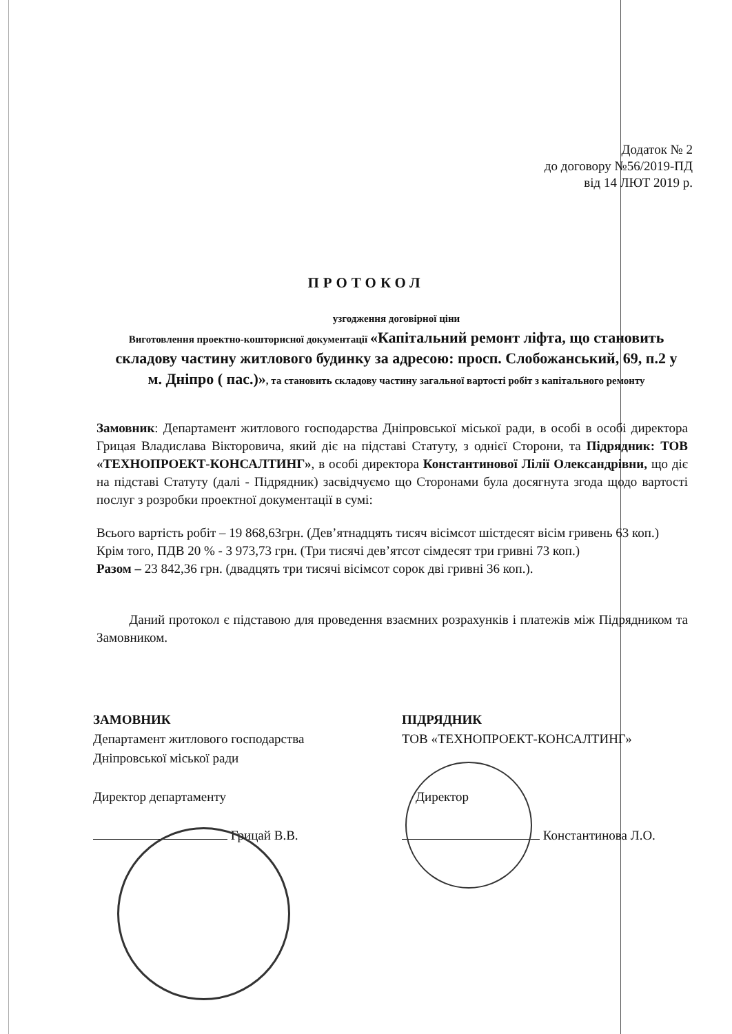Додаток № 2
до договору №56/2019-ПД
від 14 ЛЮТ 2019 р.
ПРОТОКОЛ
узгодження договірної ціни
Виготовлення проектно-кошторисної документації «Капітальний ремонт ліфта, що становить складову частину житлового будинку за адресою: просп. Слобожанський, 69, п.2 у м. Дніпро ( пас.)», та становить складову частину загальної вартості робіт з капітального ремонту
Замовник: Департамент житлового господарства Дніпровської міської ради, в особі в особі директора Грицая Владислава Вікторовича, який діє на підставі Статуту, з однієї Сторони, та Підрядник: ТОВ «ТЕХНОПРОЕКТ-КОНСАЛТИНГ», в особі директора Константинової Лілії Олександрівни, що діє на підставі Статуту (далі - Підрядник) засвідчуємо що Сторонами була досягнута згода щодо вартості послуг з розробки проектної документації в сумі:
Всього вартість робіт – 19 868,63грн. (Дев’ятнадцять тисяч вісімсот шістдесят вісім гривень 63 коп.)
Крім того, ПДВ 20 % - 3 973,73 грн. (Три тисячі дев’ятсот сімдесят три гривні 73 коп.)
Разом – 23 842,36 грн. (двадцять три тисячі вісімсот сорок дві гривні 36 коп.).
Даний протокол є підставою для проведення взаємних розрахунків і платежів між Підрядником та Замовником.
ЗАМОВНИК
Департамент житлового господарства
Дніпровської міської ради
Директор департаменту
Грицай В.В.
ПІДРЯДНИК
ТОВ «ТЕХНОПРОЕКТ-КОНСАЛТИНГ»
Директор
Константинова Л.О.